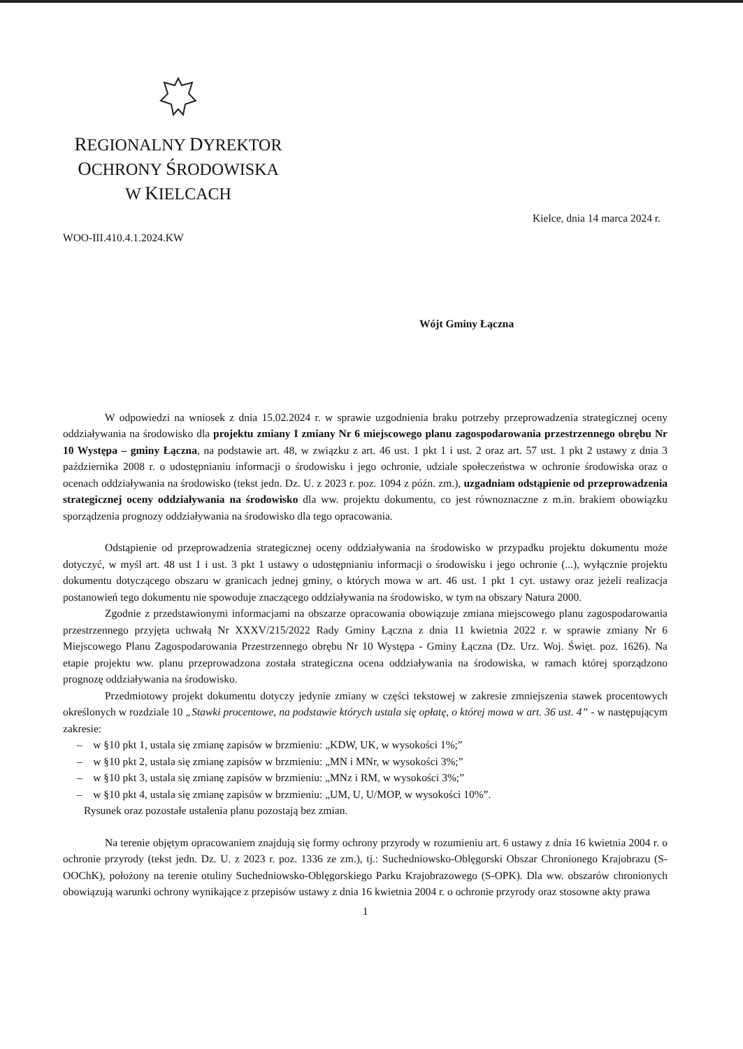REGIONALNY DYREKTOR
OCHRONY ŚRODOWISKA
W KIELCACH
Kielce, dnia 14 marca 2024 r.
WOO-III.410.4.1.2024.KW
Wójt Gminy Łączna
W odpowiedzi na wniosek z dnia 15.02.2024 r. w sprawie uzgodnienia braku potrzeby przeprowadzenia strategicznej oceny oddziaływania na środowisko dla projektu zmiany I zmiany Nr 6 miejscowego planu zagospodarowania przestrzennego obrębu Nr 10 Występa – gminy Łączna, na podstawie art. 48, w związku z art. 46 ust. 1 pkt 1 i ust. 2 oraz art. 57 ust. 1 pkt 2 ustawy z dnia 3 października 2008 r. o udostępnianiu informacji o środowisku i jego ochronie, udziale społeczeństwa w ochronie środowiska oraz o ocenach oddziaływania na środowisko (tekst jedn. Dz. U. z 2023 r. poz. 1094 z późn. zm.), uzgadniam odstąpienie od przeprowadzenia strategicznej oceny oddziaływania na środowisko dla ww. projektu dokumentu, co jest równoznaczne z m.in. brakiem obowiązku sporządzenia prognozy oddziaływania na środowisko dla tego opracowania.
Odstąpienie od przeprowadzenia strategicznej oceny oddziaływania na środowisko w przypadku projektu dokumentu może dotyczyć, w myśl art. 48 ust 1 i ust. 3 pkt 1 ustawy o udostępnianiu informacji o środowisku i jego ochronie (...), wyłącznie projektu dokumentu dotyczącego obszaru w granicach jednej gminy, o których mowa w art. 46 ust. 1 pkt 1 cyt. ustawy oraz jeżeli realizacja postanowień tego dokumentu nie spowoduje znaczącego oddziaływania na środowisko, w tym na obszary Natura 2000.
Zgodnie z przedstawionymi informacjami na obszarze opracowania obowiązuje zmiana miejscowego planu zagospodarowania przestrzennego przyjęta uchwałą Nr XXXV/215/2022 Rady Gminy Łączna z dnia 11 kwietnia 2022 r. w sprawie zmiany Nr 6 Miejscowego Planu Zagospodarowania Przestrzennego obrębu Nr 10 Występa - Gminy Łączna (Dz. Urz. Woj. Święt. poz. 1626). Na etapie projektu ww. planu przeprowadzona została strategiczna ocena oddziaływania na środowiska, w ramach której sporządzono prognozę oddziaływania na środowisko.
Przedmiotowy projekt dokumentu dotyczy jedynie zmiany w części tekstowej w zakresie zmniejszenia stawek procentowych określonych w rozdziale 10 „Stawki procentowe, na podstawie których ustala się opłatę, o której mowa w art. 36 ust. 4” - w następującym zakresie:
– w §10 pkt 1, ustala się zmianę zapisów w brzmieniu: „KDW, UK, w wysokości 1%;”
– w §10 pkt 2, ustala się zmianę zapisów w brzmieniu: „MN i MNr, w wysokości 3%;”
– w §10 pkt 3, ustala się zmianę zapisów w brzmieniu: „MNz i RM, w wysokości 3%;”
– w §10 pkt 4, ustala się zmianę zapisów w brzmieniu: „UM, U, U/MOP, w wysokości 10%”.
Rysunek oraz pozostałe ustalenia planu pozostają bez zmian.
Na terenie objętym opracowaniem znajdują się formy ochrony przyrody w rozumieniu art. 6 ustawy z dnia 16 kwietnia 2004 r. o ochronie przyrody (tekst jedn. Dz. U. z 2023 r. poz. 1336 ze zm.), tj.: Suchedniowsko-Oblęgorski Obszar Chronionego Krajobrazu (S-OOChK), położony na terenie otuliny Suchedniowsko-Oblęgorskiego Parku Krajobrazowego (S-OPK). Dla ww. obszarów chronionych obowiązują warunki ochrony wynikające z przepisów ustawy z dnia 16 kwietnia 2004 r. o ochronie przyrody oraz stosowne akty prawa
1